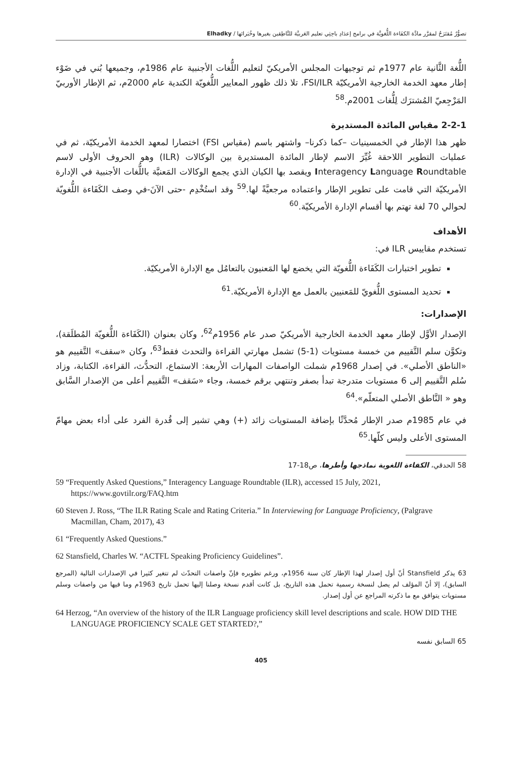تصوُّرٌ مُقتَرَحٌ لمقرَّر مادَّة الكفَاءة اللُّغويَّة في برامج إعدَادِ باحِثِي تعليم العَربيَّة للنَّاطِقين بغيرها وخُبَرائها / Elhadky
اللُّغة الثَّانية عام 1977م ثم توجيهات المجلس الأمريكيّ لتعليم اللُّغات الأجنبية عام 1986م، وجميعها بُني في ضَوْء إطار معهد الخدمة الخارجية الأمريكيّة FSI/ILR، تلا ذلك ظهور المعايير اللُّغويّة الكندية عام 2000م، ثم الإطار الأوربيّ المَرْجِعيّ المُشترَك لِلُّغات 2001م.<sup>58</sup>
2-2-1 مقياس المائدة المستديرة
ظهر هذا الإطار في الخمسينيات –كما ذكرنا– واشتهر باسم (مقياس FSI) اختصارا لمعهد الخدمة الأمريكيّة، ثم في عمليات التطوير اللاحقة غُيِّرَ الاسم لإطار المائدة المستديرة بين الوكالات (ILR) وهو الحروف الأولى لاسم Interagency Language Roundtable ويقصد بها الكيان الذي يجمع الوكالات المَعنيَّة باللُّغات الأجنبية في الإدارة الأمريكيّة التي قامت على تطوير الإطار واعتماده مرجعيَّةً لها.<sup>59</sup> وقد استُخْدِم -حتى الآنَ-في وصف الكَفَاءة اللُّغويّة لحوالي 70 لغة تهتم بها أقسام الإدارة الأمريكيّة.<sup>60</sup>
الأهداف
تستخدم مقاييس ILR في:
تطوير اختبارات الكَفَاءة اللُّغويّة التي يخضع لها المَعنيون بالتعامُل مع الإدارة الأمريكيّة.
تحديد المستوى اللُّغويّ للمَعنيين بالعمل مع الإدارة الأمريكيّة.<sup>61</sup>
الإصدارات:
الإصدار الأوَّل لإطار معهد الخدمة الخارجية الأمريكيّ صدر عام 1956م<sup>62</sup>، وكان بعنوان (الكَفَاءة اللُّغويّة المُطلَقة)، وتكوَّن سلم التَّقييم من خمسة مستويات (1-5) تشمل مهارتي القراءة والتحدث فقط<sup>63</sup>، وكان «سقف» التَّقييم هو «الناطق الأصلي». في إصدار 1968م شملت الواصفات المهارات الأربعة: الاستماع، التحدُّث، القراءة، الكتابة، وزاد سُلم التَّقييم إلى 6 مستويات متدرجة تبدأ بصفر وتنتهي برقم خمسة، وجاء «سَقف» التَّقييم أعلى من الإصدار السَّابق وهو « النَّاطق الأصلي المتعلّم».<sup>64</sup>
في عام 1985م صدر الإطار مُحدَّثًا بإضافة المستويات زائد (+) وهي تشير إلى قُدرة الفرد على أداء بعض مهامّ المستوى الأعلى وليس كلّها.<sup>65</sup>
58 الحدقي، الكفاءة اللغوية نماذجها وأطرها، ص18-17
59 “Frequently Asked Questions,” Interagency Language Roundtable (ILR), accessed 15 July, 2021, https://www.govtilr.org/FAQ.htm
60 Steven J. Ross, “The ILR Rating Scale and Rating Criteria.” In Interviewing for Language Proficiency, (Palgrave Macmillan, Cham, 2017), 43
61 “Frequently Asked Questions.”
62 Stansfield, Charles W. “ACTFL Speaking Proficiency Guidelines”.
63 يذكر Stansfield أنّ أول إصدار لهذا الإطار كان سنة 1956م، ورغم تطويره فإنّ واصفات التحدّث لم تتغير كثيرا في الإصدارات التالية (المرجع السابق)، إلا أنّ المؤلف لم يصل لنسخة رسمية تحمل هذه التاريخ، بل كانت أقدم نسخة وصلنا إليها تحمل تاريخ 1963م وما فيها من واصفات وسلم مستويات يتوافق مع ما ذكرته المراجع عن أول إصدار.
64 Herzog, “An overview of the history of the ILR Language proficiency skill level descriptions and scale. HOW DID THE LANGUAGE PROFICIENCY SCALE GET STARTED?,”
65 السابق نفسه
405